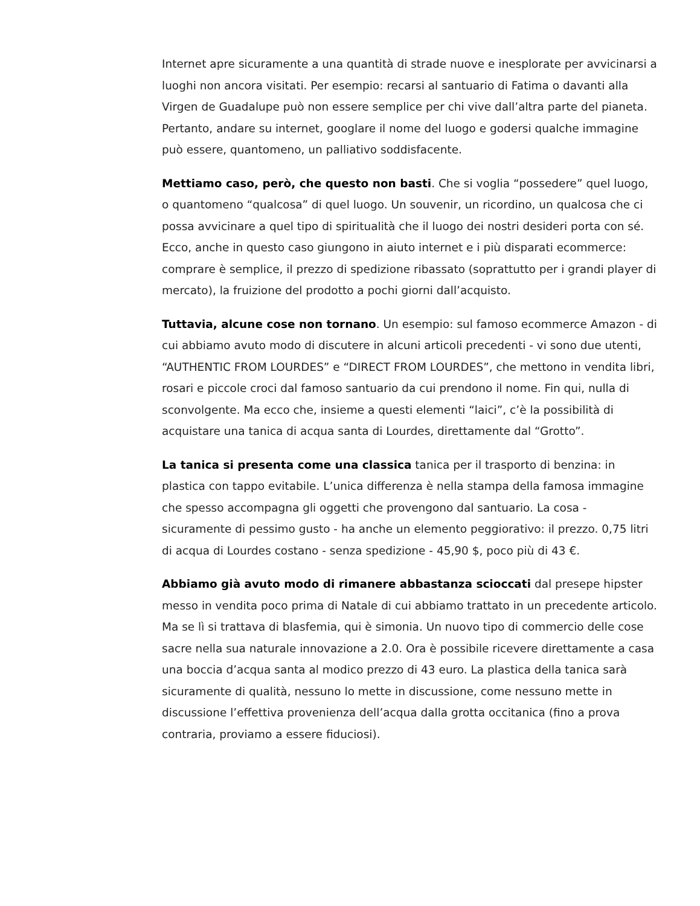Internet apre sicuramente a una quantità di strade nuove e inesplorate per avvicinarsi a luoghi non ancora visitati. Per esempio: recarsi al santuario di Fatima o davanti alla Virgen de Guadalupe può non essere semplice per chi vive dall’altra parte del pianeta. Pertanto, andare su internet, googlare il nome del luogo e godersi qualche immagine può essere, quantomeno, un palliativo soddisfacente.
Mettiamo caso, però, che questo non basti. Che si voglia “possedere” quel luogo, o quantomeno “qualcosa” di quel luogo. Un souvenir, un ricordino, un qualcosa che ci possa avvicinare a quel tipo di spiritualità che il luogo dei nostri desideri porta con sé. Ecco, anche in questo caso giungono in aiuto internet e i più disparati ecommerce: comprare è semplice, il prezzo di spedizione ribassato (soprattutto per i grandi player di mercato), la fruizione del prodotto a pochi giorni dall’acquisto.
Tuttavia, alcune cose non tornano. Un esempio: sul famoso ecommerce Amazon - di cui abbiamo avuto modo di discutere in alcuni articoli precedenti - vi sono due utenti, “AUTHENTIC FROM LOURDES” e “DIRECT FROM LOURDES”, che mettono in vendita libri, rosari e piccole croci dal famoso santuario da cui prendono il nome. Fin qui, nulla di sconvolgente. Ma ecco che, insieme a questi elementi “laici”, c’è la possibilità di acquistare una tanica di acqua santa di Lourdes, direttamente dal “Grotto”.
La tanica si presenta come una classica tanica per il trasporto di benzina: in plastica con tappo evitabile. L’unica differenza è nella stampa della famosa immagine che spesso accompagna gli oggetti che provengono dal santuario. La cosa - sicuramente di pessimo gusto - ha anche un elemento peggiorativo: il prezzo. 0,75 litri di acqua di Lourdes costano - senza spedizione - 45,90 $, poco più di 43 €.
Abbiamo già avuto modo di rimanere abbastanza scioccati dal presepe hipster messo in vendita poco prima di Natale di cui abbiamo trattato in un precedente articolo. Ma se lì si trattava di blasfemia, qui è simonia. Un nuovo tipo di commercio delle cose sacre nella sua naturale innovazione a 2.0. Ora è possibile ricevere direttamente a casa una boccia d’acqua santa al modico prezzo di 43 euro. La plastica della tanica sarà sicuramente di qualità, nessuno lo mette in discussione, come nessuno mette in discussione l’effettiva provenienza dell’acqua dalla grotta occitanica (fino a prova contraria, proviamo a essere fiduciosi).